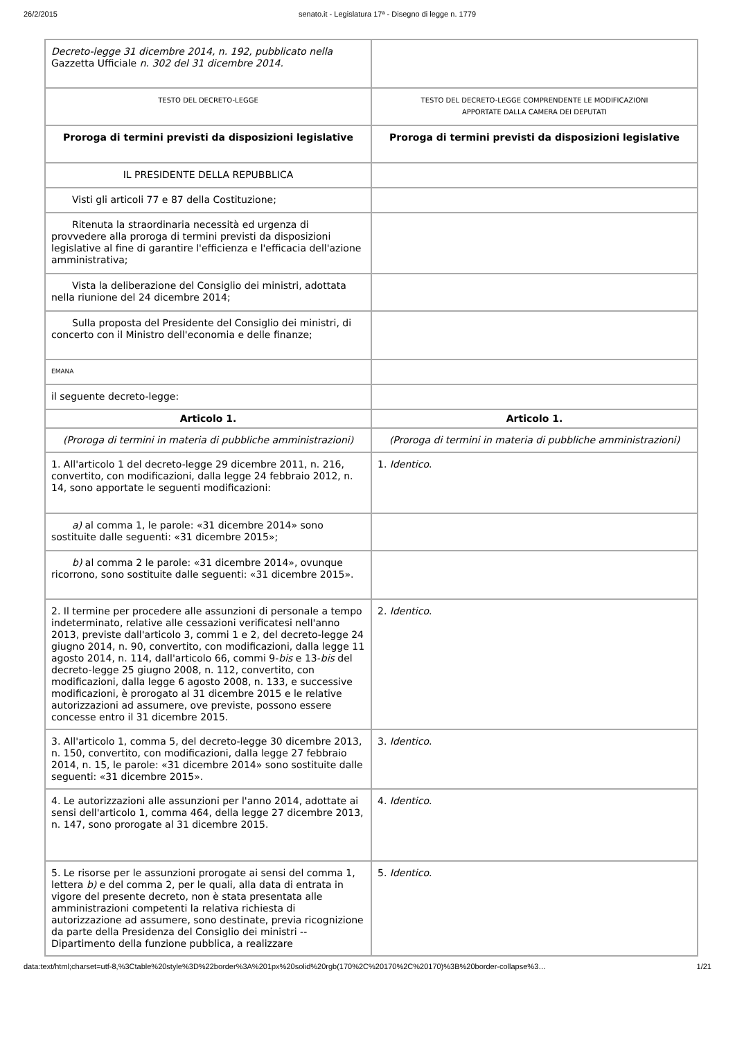26/2/2015 senato.it - Legislatura 17ª - Disegno di legge n. 1779
| Decreto-legge 31 dicembre 2014, n. 192, pubblicato nella Gazzetta Ufficiale n. 302 del 31 dicembre 2014. | |
| TESTO DEL DECRETO-LEGGE | TESTO DEL DECRETO-LEGGE COMPRENDENTE LE MODIFICAZIONI APPORTATE DALLA CAMERA DEI DEPUTATI |
| Proroga di termini previsti da disposizioni legislative | Proroga di termini previsti da disposizioni legislative |
| IL PRESIDENTE DELLA REPUBBLICA | |
| Visti gli articoli 77 e 87 della Costituzione; | |
| Ritenuta la straordinaria necessità ed urgenza di provvedere alla proroga di termini previsti da disposizioni legislative al fine di garantire l'efficienza e l'efficacia dell'azione amministrativa; | |
| Vista la deliberazione del Consiglio dei ministri, adottata nella riunione del 24 dicembre 2014; | |
| Sulla proposta del Presidente del Consiglio dei ministri, di concerto con il Ministro dell'economia e delle finanze; | |
| EMANA | |
| il seguente decreto-legge: | |
| Articolo 1. | Articolo 1. |
| (Proroga di termini in materia di pubbliche amministrazioni) | (Proroga di termini in materia di pubbliche amministrazioni) |
| 1. All'articolo 1 del decreto-legge 29 dicembre 2011, n. 216, convertito, con modificazioni, dalla legge 24 febbraio 2012, n. 14, sono apportate le seguenti modificazioni: | 1. Identico . |
| a) al comma 1, le parole: «31 dicembre 2014» sono sostituite dalle seguenti: «31 dicembre 2015»; | |
| b) al comma 2 le parole: «31 dicembre 2014», ovunque ricorrono, sono sostituite dalle seguenti: «31 dicembre 2015». | |
| 2. Il termine per procedere alle assunzioni di personale a tempo indeterminato, relative alle cessazioni verificatesi nell'anno 2013, previste dall'articolo 3, commi 1 e 2, del decreto-legge 24 giugno 2014, n. 90, convertito, con modificazioni, dalla legge 11 agosto 2014, n. 114, dall'articolo 66, commi 9- bis e 13- bis del decreto-legge 25 giugno 2008, n. 112, convertito, con modificazioni, dalla legge 6 agosto 2008, n. 133, e successive modificazioni, è prorogato al 31 dicembre 2015 e le relative autorizzazioni ad assumere, ove previste, possono essere concesse entro il 31 dicembre 2015. | 2. Identico . |
| 3. All'articolo 1, comma 5, del decreto-legge 30 dicembre 2013, n. 150, convertito, con modificazioni, dalla legge 27 febbraio 2014, n. 15, le parole: «31 dicembre 2014» sono sostituite dalle seguenti: «31 dicembre 2015». | 3. Identico . |
| 4. Le autorizzazioni alle assunzioni per l'anno 2014, adottate ai sensi dell'articolo 1, comma 464, della legge 27 dicembre 2013, n. 147, sono prorogate al 31 dicembre 2015. | 4. Identico . |
| 5. Le risorse per le assunzioni prorogate ai sensi del comma 1, lettera b) e del comma 2, per le quali, alla data di entrata in vigore del presente decreto, non è stata presentata alle amministrazioni competenti la relativa richiesta di autorizzazione ad assumere, sono destinate, previa ricognizione da parte della Presidenza del Consiglio dei ministri -- Dipartimento della funzione pubblica, a realizzare | 5. Identico . |
data:text/html;charset=utf-8,%3Ctable%20style%3D%22border%3A%201px%20solid%20rgb(170%2C%20170%2C%20170)%3B%20border-collapse%3… 1/21